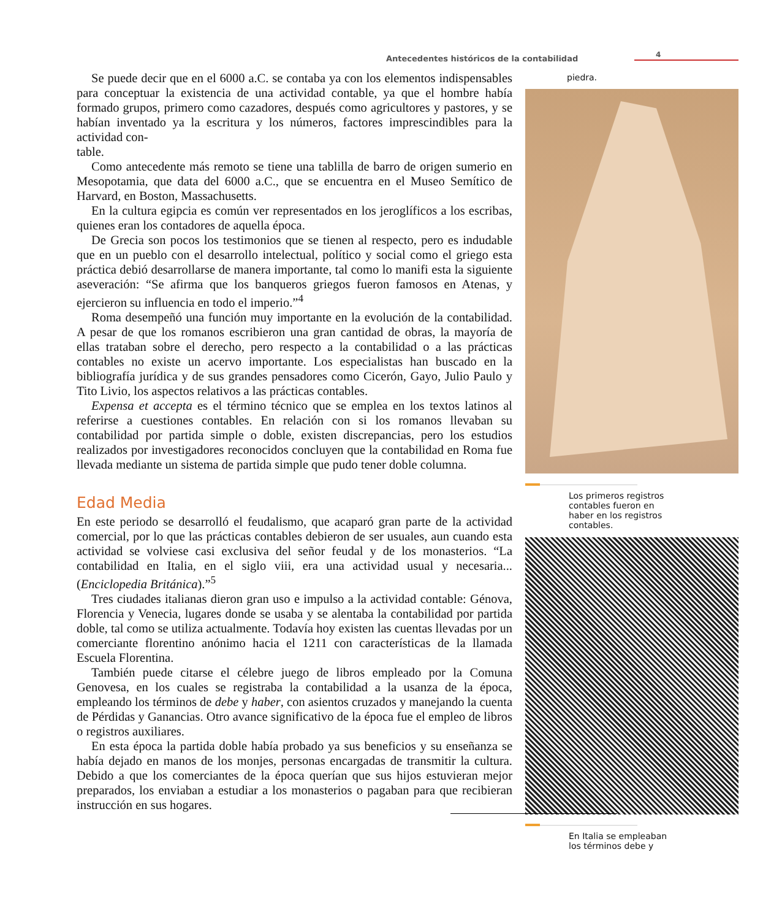Antecedentes históricos de la contabilidad
4
piedra.
Los primeros registros
contables fueron en
haber en los registros
contables.
En Italia se empleaban
los términos debe y
Se puede decir que en el 6000 a.C. se contaba ya con los elementos indispensables para conceptuar la existencia de una actividad contable, ya que el hombre había formado grupos, primero como cazadores, después como agricultores y pastores, y se habían inventado ya la escritura y los números, factores imprescindibles para la actividad con-
table.
Como antecedente más remoto se tiene una tablilla de barro de origen sumerio en Mesopotamia, que data del 6000 a.C., que se encuentra en el Museo Semítico de Harvard, en Boston, Massachusetts.
En la cultura egipcia es común ver representados en los jeroglíficos a los escribas, quienes eran los contadores de aquella época.
De Grecia son pocos los testimonios que se tienen al respecto, pero es indudable que en un pueblo con el desarrollo intelectual, político y social como el griego esta práctica debió desarrollarse de manera importante, tal como lo manifi esta la siguiente aseveración: “Se afirma que los banqueros griegos fueron famosos en Atenas, y ejercieron su influencia en todo el imperio.”<sup>4</sup>
Roma desempeñó una función muy importante en la evolución de la contabilidad. A pesar de que los romanos escribieron una gran cantidad de obras, la mayoría de ellas trataban sobre el derecho, pero respecto a la contabilidad o a las prácticas contables no existe un acervo importante. Los especialistas han buscado en la bibliografía jurídica y de sus grandes pensadores como Cicerón, Gayo, Julio Paulo y Tito Livio, los aspectos relativos a las prácticas contables.
Expensa et accepta es el término técnico que se emplea en los textos latinos al referirse a cuestiones contables. En relación con si los romanos llevaban su contabilidad por partida simple o doble, existen discrepancias, pero los estudios realizados por investigadores reconocidos concluyen que la contabilidad en Roma fue llevada mediante un sistema de partida simple que pudo tener doble columna.
Edad Media
En este periodo se desarrolló el feudalismo, que acaparó gran parte de la actividad comercial, por lo que las prácticas contables debieron de ser usuales, aun cuando esta actividad se volviese casi exclusiva del señor feudal y de los monasterios. “La contabilidad en Italia, en el siglo viii, era una actividad usual y necesaria... (Enciclopedia Británica).”<sup>5</sup>
Tres ciudades italianas dieron gran uso e impulso a la actividad contable: Génova, Florencia y Venecia, lugares donde se usaba y se alentaba la contabilidad por partida doble, tal como se utiliza actualmente. Todavía hoy existen las cuentas llevadas por un comerciante florentino anónimo hacia el 1211 con características de la llamada Escuela Florentina.
También puede citarse el célebre juego de libros empleado por la Comuna Genovesa, en los cuales se registraba la contabilidad a la usanza de la época, empleando los términos de debe y haber, con asientos cruzados y manejando la cuenta de Pérdidas y Ganancias. Otro avance significativo de la época fue el empleo de libros o registros auxiliares.
En esta época la partida doble había probado ya sus beneficios y su enseñanza se había dejado en manos de los monjes, personas encargadas de transmitir la cultura. Debido a que los comerciantes de la época querían que sus hijos estuvieran mejor preparados, los enviaban a estudiar a los monasterios o pagaban para que recibieran instrucción en sus hogares.